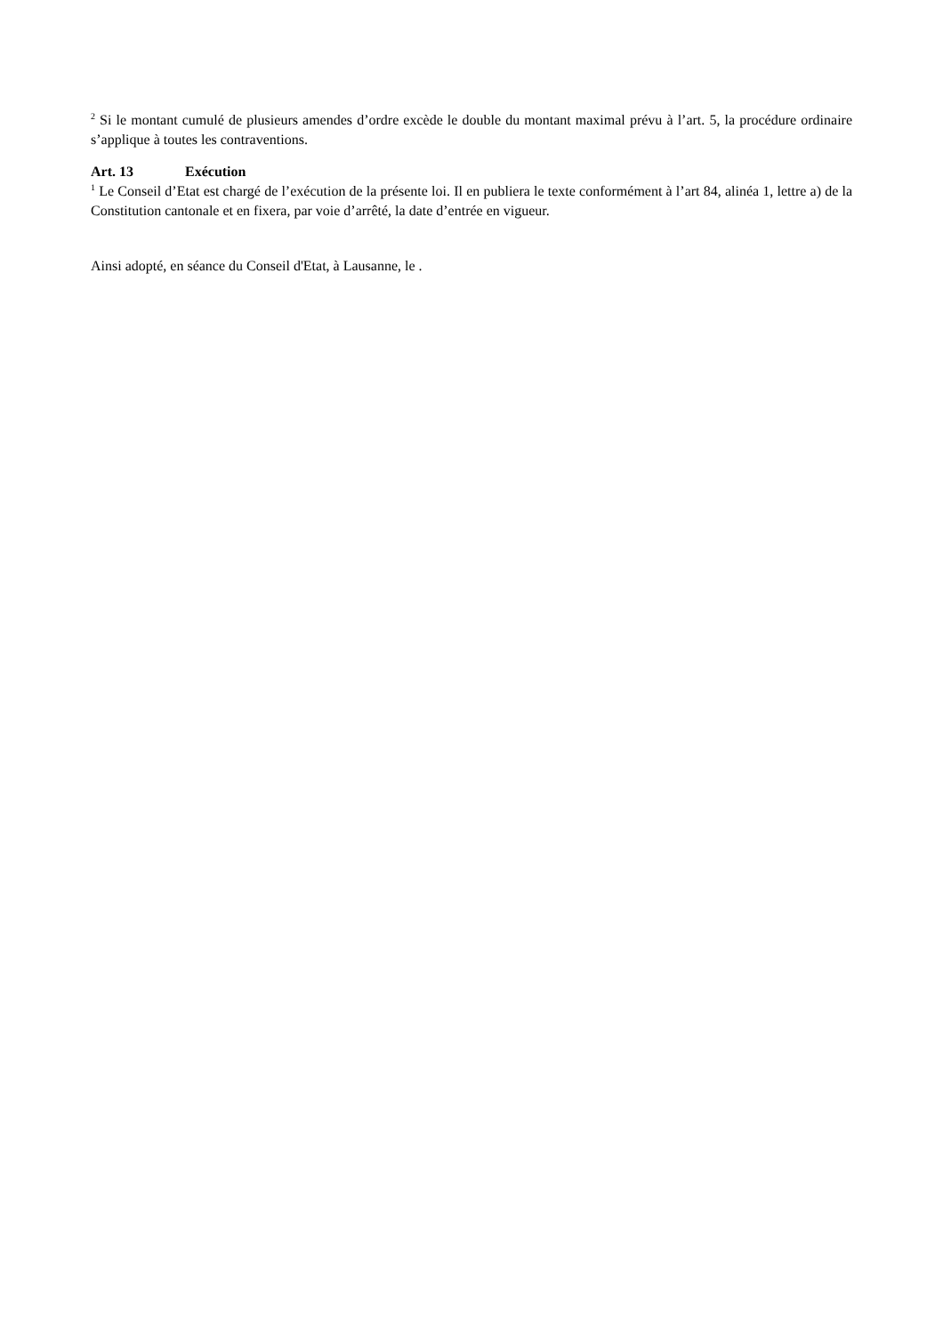<sup>2</sup> Si le montant cumulé de plusieurs amendes d’ordre excède le double du montant maximal prévu à l’art. 5, la procédure ordinaire s’applique à toutes les contraventions.
Art. 13 Exécution
<sup>1</sup> Le Conseil d’Etat est chargé de l’exécution de la présente loi. Il en publiera le texte conformément à l’art 84, alinéa 1, lettre a) de la Constitution cantonale et en fixera, par voie d’arrêté, la date d’entrée en vigueur.
Ainsi adopté, en séance du Conseil d'Etat, à Lausanne, le .